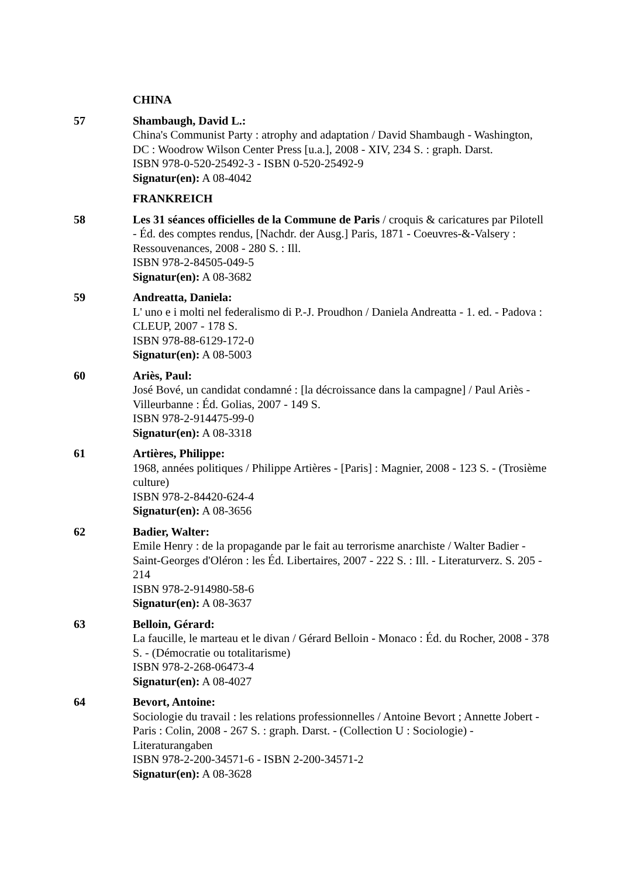CHINA
57 Shambaugh, David L.:
China's Communist Party : atrophy and adaptation / David Shambaugh - Washington, DC : Woodrow Wilson Center Press [u.a.], 2008 - XIV, 234 S. : graph. Darst.
ISBN 978-0-520-25492-3 - ISBN 0-520-25492-9
Signatur(en): A 08-4042
FRANKREICH
58 Les 31 séances officielles de la Commune de Paris / croquis & caricatures par Pilotell - Éd. des comptes rendus, [Nachdr. der Ausg.] Paris, 1871 - Coeuvres-&-Valsery : Ressouvenances, 2008 - 280 S. : Ill.
ISBN 978-2-84505-049-5
Signatur(en): A 08-3682
59 Andreatta, Daniela:
L' uno e i molti nel federalismo di P.-J. Proudhon / Daniela Andreatta - 1. ed. - Padova : CLEUP, 2007 - 178 S.
ISBN 978-88-6129-172-0
Signatur(en): A 08-5003
60 Ariès, Paul:
José Bové, un candidat condamné : [la décroissance dans la campagne] / Paul Ariès - Villeurbanne : Éd. Golias, 2007 - 149 S.
ISBN 978-2-914475-99-0
Signatur(en): A 08-3318
61 Artières, Philippe:
1968, années politiques / Philippe Artières - [Paris] : Magnier, 2008 - 123 S. - (Trosième culture)
ISBN 978-2-84420-624-4
Signatur(en): A 08-3656
62 Badier, Walter:
Emile Henry : de la propagande par le fait au terrorisme anarchiste / Walter Badier - Saint-Georges d'Oléron : les Éd. Libertaires, 2007 - 222 S. : Ill. - Literaturverz. S. 205 - 214
ISBN 978-2-914980-58-6
Signatur(en): A 08-3637
63 Belloin, Gérard:
La faucille, le marteau et le divan / Gérard Belloin - Monaco : Éd. du Rocher, 2008 - 378 S. - (Démocratie ou totalitarisme)
ISBN 978-2-268-06473-4
Signatur(en): A 08-4027
64 Bevort, Antoine:
Sociologie du travail : les relations professionnelles / Antoine Bevort ; Annette Jobert - Paris : Colin, 2008 - 267 S. : graph. Darst. - (Collection U : Sociologie) - Literaturangaben
ISBN 978-2-200-34571-6 - ISBN 2-200-34571-2
Signatur(en): A 08-3628